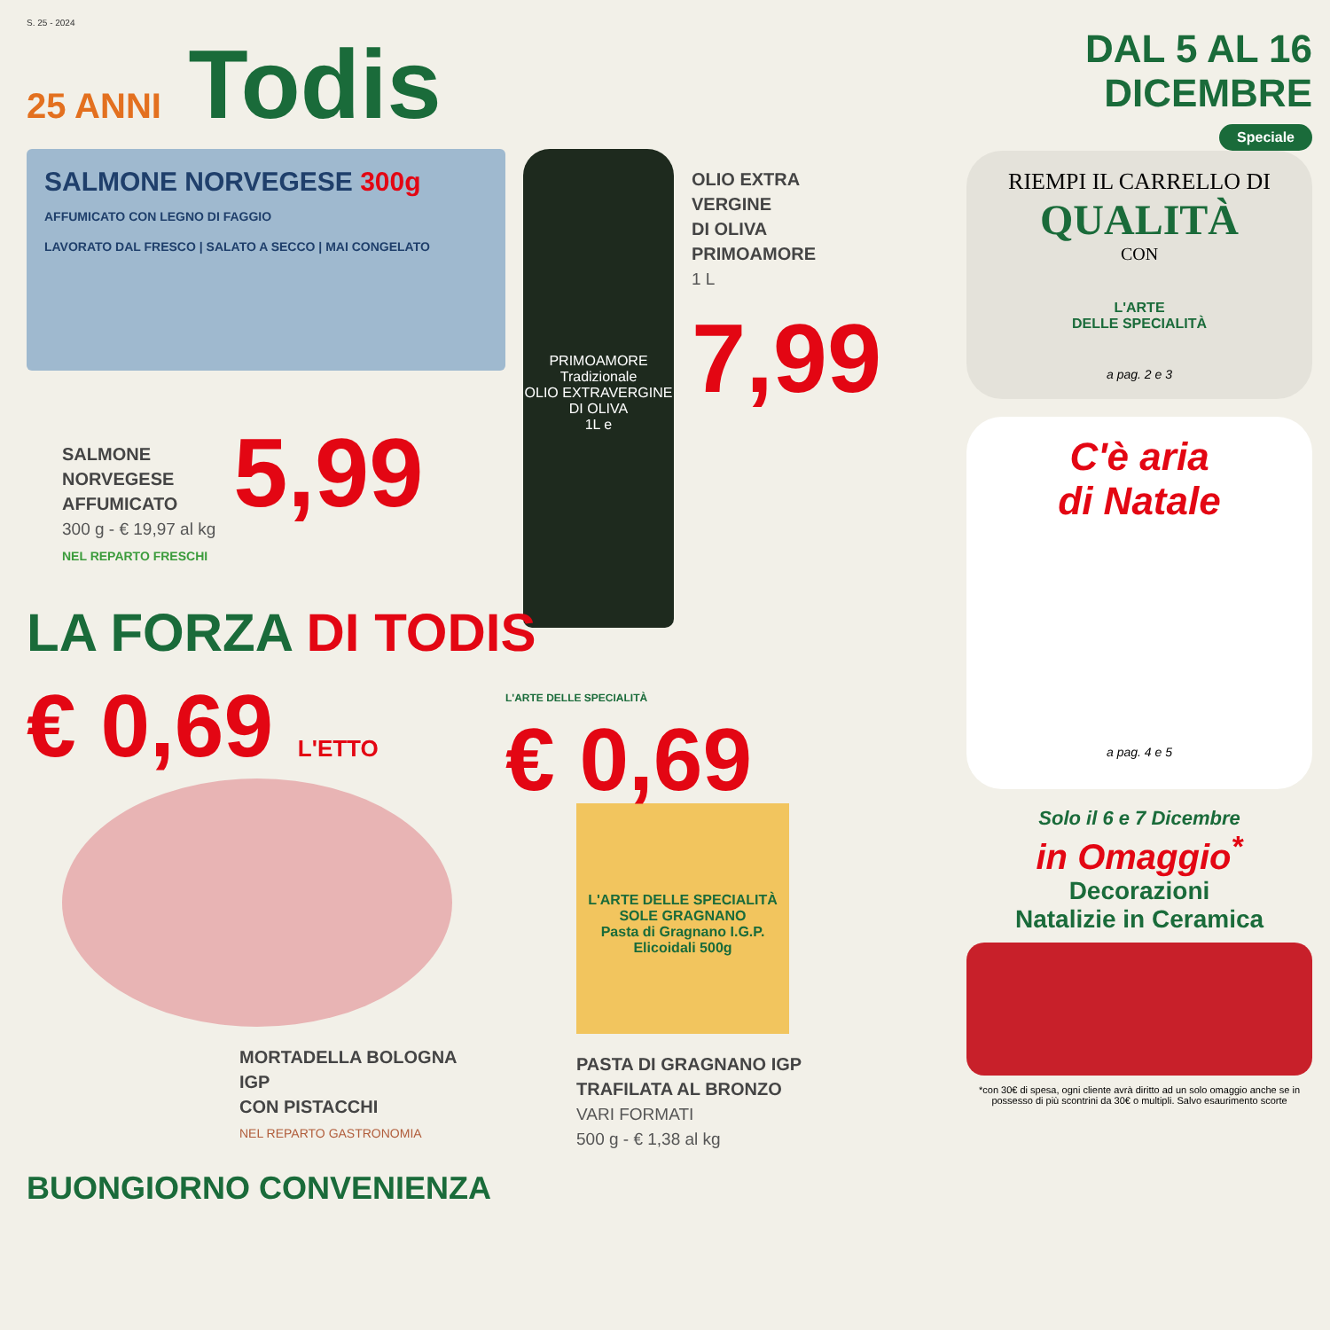S. 25 - 2024
25 ANNI Todis
SALMONE NORVEGESE 300g
AFFUMICATO CON LEGNO DI FAGGIO
LAVORATO DAL FRESCO | SALATO A SECCO | MAI CONGELATO
PRIMOAMORE
Tradizionale
OLIO EXTRAVERGINE DI OLIVA
1L e
OLIO EXTRA
VERGINE
DI OLIVA
PRIMOAMORE
1 L
7,99
SALMONE
NORVEGESE
AFFUMICATO
300 g - € 19,97 al kg
NEL REPARTO FRESCHI
5,99
LA FORZA DI TODIS
€ 0,69 L'ETTO
MORTADELLA BOLOGNA IGP
CON PISTACCHI
NEL REPARTO GASTRONOMIA
L'ARTE DELLE SPECIALITÀ
€ 0,69
L'ARTE DELLE SPECIALITÀ
SOLE GRAGNANO
Pasta di Gragnano I.G.P.
Elicoidali 500g
PASTA DI GRAGNANO IGP
TRAFILATA AL BRONZO
VARI FORMATI
500 g - € 1,38 al kg
BUONGIORNO CONVENIENZA
DAL 5 AL 16 DICEMBRE
Speciale
RIEMPI IL CARRELLO DI
QUALITÀ
CON
L'ARTE
DELLE SPECIALITÀ
a pag. 2 e 3
C'è aria
di Natale
a pag. 4 e 5
Solo il 6 e 7 Dicembre
in Omaggio<sup>*</sup>
Decorazioni
Natalizie in Ceramica
*con 30€ di spesa, ogni cliente avrà diritto ad un solo omaggio anche se in possesso di più scontrini da 30€ o multipli. Salvo esaurimento scorte